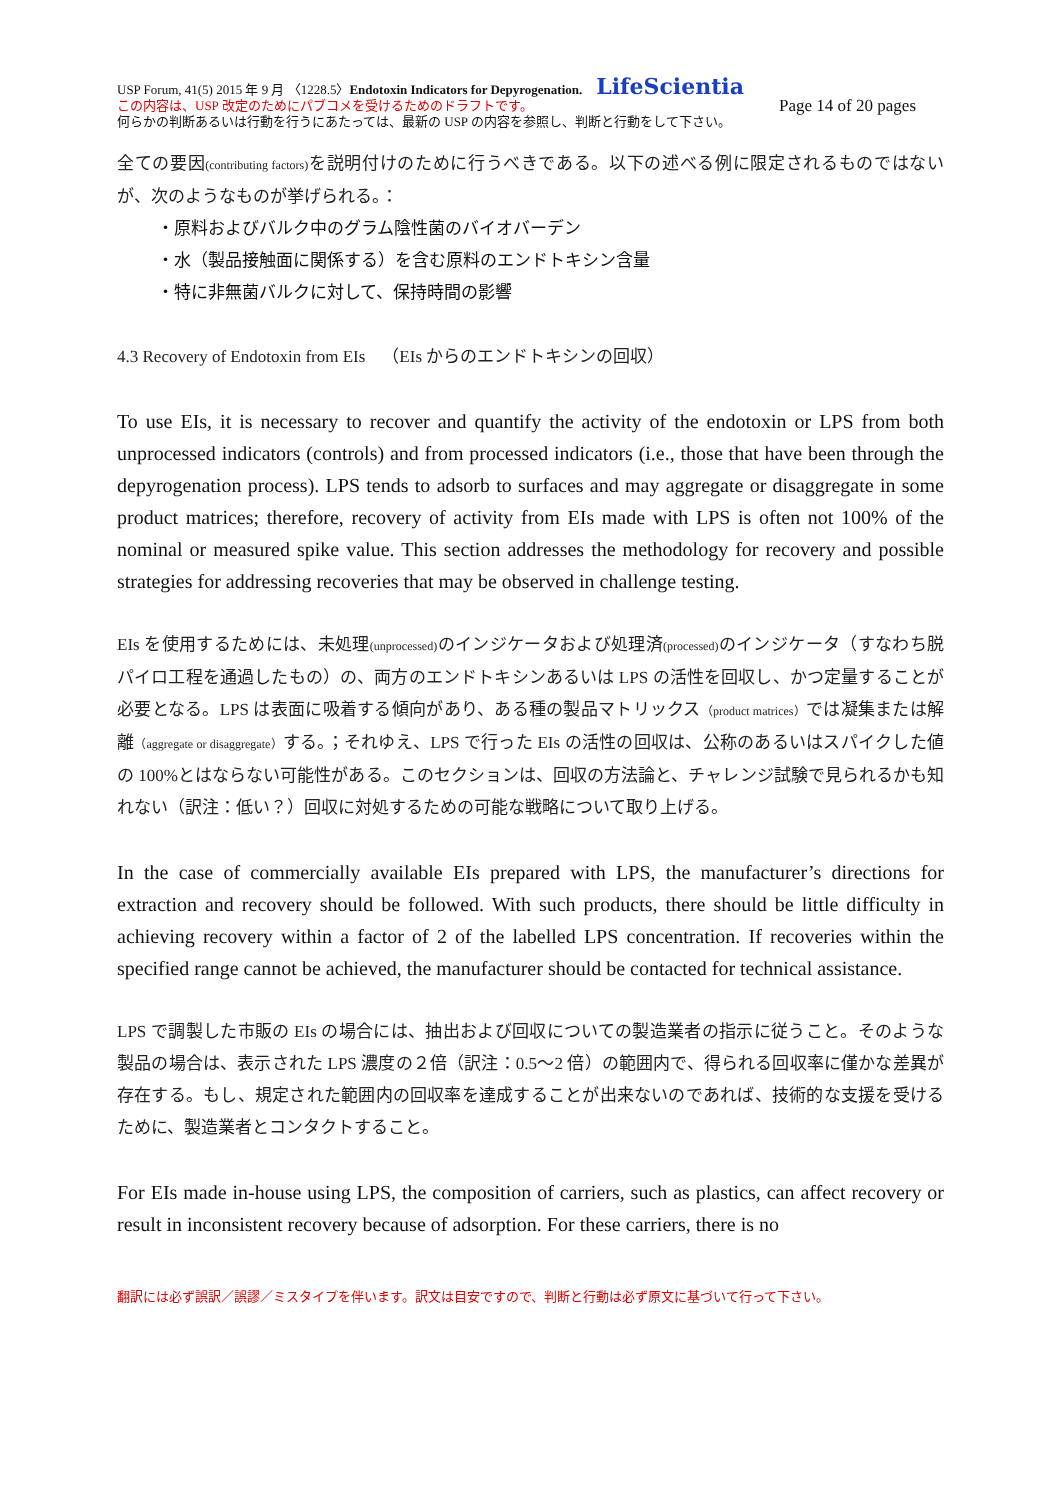USP Forum, 41(5) 2015 年 9 月 〈1228.5〉Endotoxin Indicators for Depyrogenation. LifeScientia
この内容は、USP 改定のためにパブコメを受けるためのドラフトです。 Page 14 of 20 pages
何らかの判断あるいは行動を行うにあたっては、最新の USP の内容を参照し、判断と行動をして下さい。
全ての要因(contributing factors) を説明付けのために行うべきである。以下の述べる例に限定されるものではないが、次のようなものが挙げられる。：
・原料およびバルク中のグラム陰性菌のバイオバーデン
・水（製品接触面に関係する）を含む原料のエンドトキシン含量
・特に非無菌バルクに対して、保持時間の影響
4.3 Recovery of Endotoxin from EIs　（EIs からのエンドトキシンの回収）
To use EIs, it is necessary to recover and quantify the activity of the endotoxin or LPS from both unprocessed indicators (controls) and from processed indicators (i.e., those that have been through the depyrogenation process). LPS tends to adsorb to surfaces and may aggregate or disaggregate in some product matrices; therefore, recovery of activity from EIs made with LPS is often not 100% of the nominal or measured spike value. This section addresses the methodology for recovery and possible strategies for addressing recoveries that may be observed in challenge testing.
EIs を使用するためには、未処理(unprocessed) のインジケータおよび処理済(processed) のインジケータ（すなわち脱パイロ工程を通過したもの）の、両方のエンドトキシンあるいは LPS の活性を回収し、かつ定量することが必要となる。LPS は表面に吸着する傾向があり、ある種の製品マトリックス（product matrices）では凝集または解離（aggregate or disaggregate）する。；それゆえ、LPS で行った EIs の活性の回収は、公称のあるいはスパイクした値の 100%とはならない可能性がある。このセクションは、回収の方法論と、チャレンジ試験で見られるかも知れない（訳注：低い？）回収に対処するための可能な戦略について取り上げる。
In the case of commercially available EIs prepared with LPS, the manufacturer’s directions for extraction and recovery should be followed. With such products, there should be little difficulty in achieving recovery within a factor of 2 of the labelled LPS concentration. If recoveries within the specified range cannot be achieved, the manufacturer should be contacted for technical assistance.
LPS で調製した市販の EIs の場合には、抽出および回収についての製造業者の指示に従うこと。そのような製品の場合は、表示された LPS 濃度の２倍（訳注：0.5〜2 倍）の範囲内で、得られる回収率に僅かな差異が存在する。もし、規定された範囲内の回収率を達成することが出来ないのであれば、技術的な支援を受けるために、製造業者とコンタクトすること。
For EIs made in-house using LPS, the composition of carriers, such as plastics, can affect recovery or result in inconsistent recovery because of adsorption. For these carriers, there is no
翻訳には必ず誤訳／誤謬／ミスタイプを伴います。訳文は目安ですので、判断と行動は必ず原文に基づいて行って下さい。